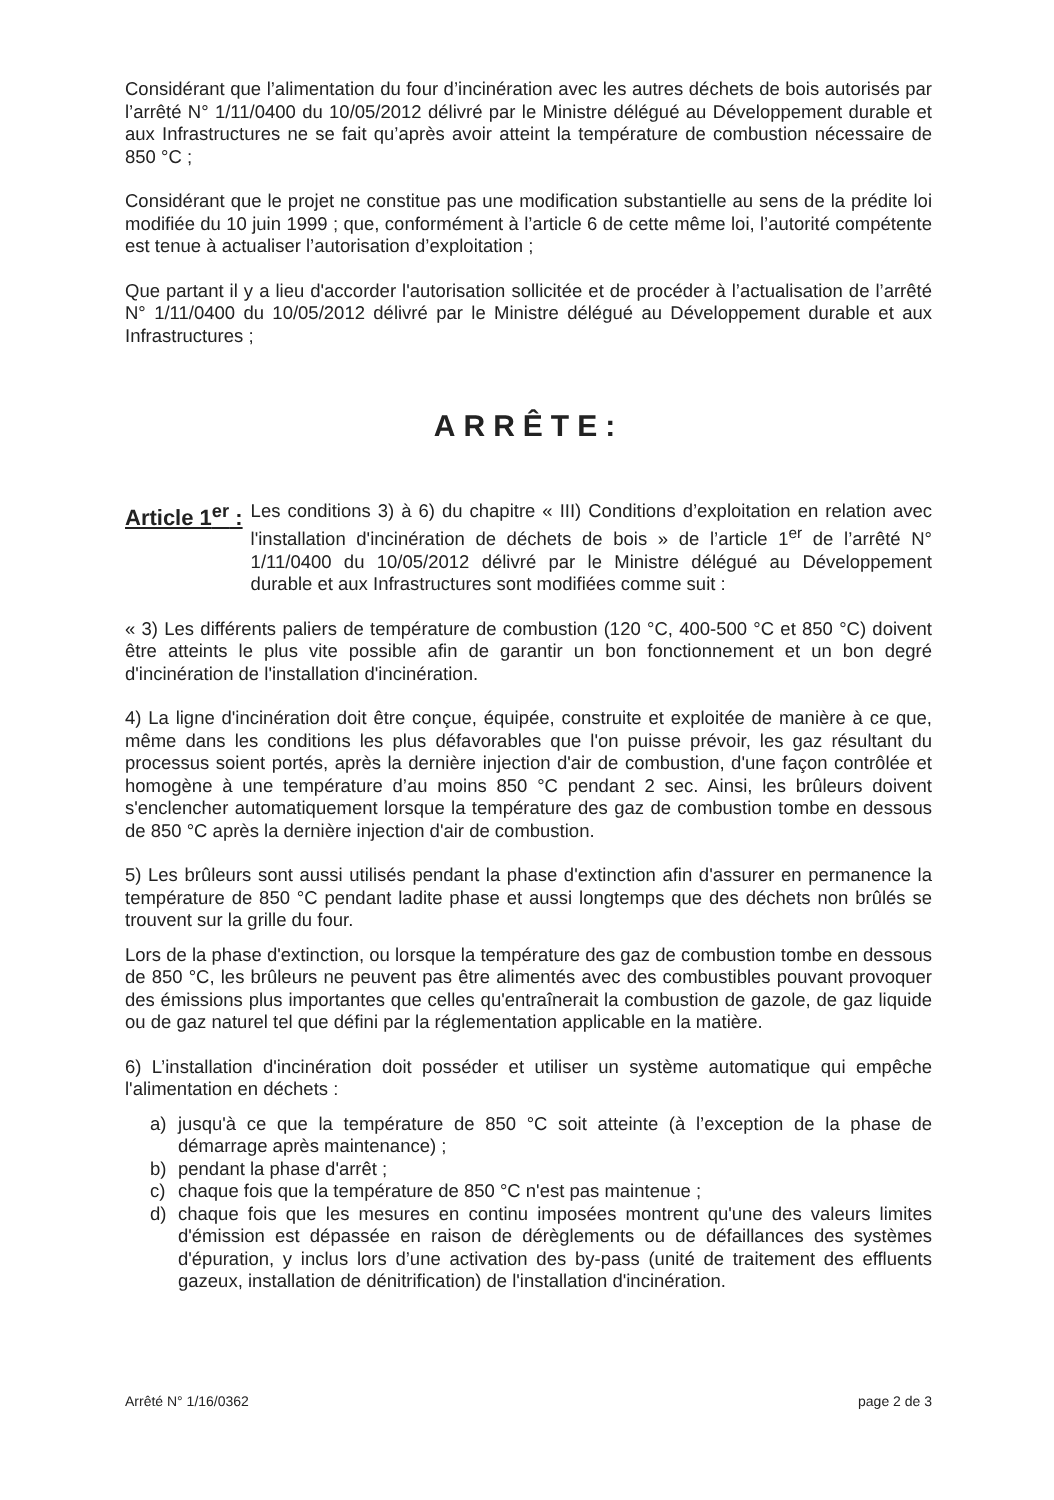Considérant que l’alimentation du four d’incinération avec les autres déchets de bois autorisés par l’arrêté N° 1/11/0400 du 10/05/2012 délivré par le Ministre délégué au Développement durable et aux Infrastructures ne se fait qu’après avoir atteint la température de combustion nécessaire de 850 °C ;
Considérant que le projet ne constitue pas une modification substantielle au sens de la prédite loi modifiée du 10 juin 1999 ; que, conformément à l’article 6 de cette même loi, l’autorité compétente est tenue à actualiser l’autorisation d’exploitation ;
Que partant il y a lieu d'accorder l'autorisation sollicitée et de procéder à l’actualisation de l’arrêté N° 1/11/0400 du 10/05/2012 délivré par le Ministre délégué au Développement durable et aux Infrastructures ;
ARRÊTE:
Article 1<sup>er</sup> :
Les conditions 3) à 6) du chapitre « III) Conditions d’exploitation en relation avec l'installation d'incinération de déchets de bois » de l’article 1<sup>er</sup> de l’arrêté N° 1/11/0400 du 10/05/2012 délivré par le Ministre délégué au Développement durable et aux Infrastructures sont modifiées comme suit :
« 3) Les différents paliers de température de combustion (120 °C, 400-500 °C et 850 °C) doivent être atteints le plus vite possible afin de garantir un bon fonctionnement et un bon degré d'incinération de l'installation d'incinération.
4) La ligne d'incinération doit être conçue, équipée, construite et exploitée de manière à ce que, même dans les conditions les plus défavorables que l'on puisse prévoir, les gaz résultant du processus soient portés, après la dernière injection d'air de combustion, d'une façon contrôlée et homogène à une température d’au moins 850 °C pendant 2 sec. Ainsi, les brûleurs doivent s'enclencher automatiquement lorsque la température des gaz de combustion tombe en dessous de 850 °C après la dernière injection d'air de combustion.
5) Les brûleurs sont aussi utilisés pendant la phase d'extinction afin d'assurer en permanence la température de 850 °C pendant ladite phase et aussi longtemps que des déchets non brûlés se trouvent sur la grille du four.
Lors de la phase d'extinction, ou lorsque la température des gaz de combustion tombe en dessous de 850 °C, les brûleurs ne peuvent pas être alimentés avec des combustibles pouvant provoquer des émissions plus importantes que celles qu'entraînerait la combustion de gazole, de gaz liquide ou de gaz naturel tel que défini par la réglementation applicable en la matière.
6) L’installation d'incinération doit posséder et utiliser un système automatique qui empêche l'alimentation en déchets :
a) jusqu'à ce que la température de 850 °C soit atteinte (à l’exception de la phase de démarrage après maintenance) ;
b) pendant la phase d'arrêt ;
c) chaque fois que la température de 850 °C n'est pas maintenue ;
d) chaque fois que les mesures en continu imposées montrent qu'une des valeurs limites d'émission est dépassée en raison de dérèglements ou de défaillances des systèmes d'épuration, y inclus lors d’une activation des by-pass (unité de traitement des effluents gazeux, installation de dénitrification) de l'installation d'incinération.
Arrêté N° 1/16/0362 page 2 de 3